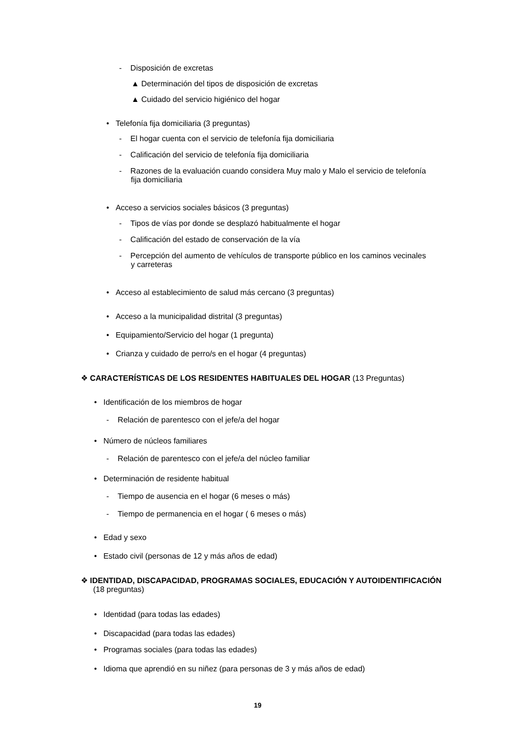- Disposición de excretas
▲ Determinación del tipos de disposición de excretas
▲ Cuidado del servicio higiénico del hogar
• Telefonía fija domiciliaria (3 preguntas)
- El hogar cuenta con el servicio de telefonía fija domiciliaria
- Calificación del servicio de telefonía fija domiciliaria
- Razones de la evaluación cuando considera Muy malo y Malo el servicio de telefonía
fija domiciliaria
• Acceso a servicios sociales básicos (3 preguntas)
- Tipos de vías por donde se desplazó habitualmente el hogar
- Calificación del estado de conservación de la vía
- Percepción del aumento de vehículos de transporte público en los caminos vecinales
y carreteras
• Acceso al establecimiento de salud más cercano (3 preguntas)
• Acceso a la municipalidad distrital (3 preguntas)
• Equipamiento/Servicio del hogar (1 pregunta)
• Crianza y cuidado de perro/s en el hogar (4 preguntas)
❖ CARACTERÍSTICAS DE LOS RESIDENTES HABITUALES DEL HOGAR (13 Preguntas)
• Identificación de los miembros de hogar
- Relación de parentesco con el jefe/a del hogar
• Número de núcleos familiares
- Relación de parentesco con el jefe/a del núcleo familiar
• Determinación de residente habitual
- Tiempo de ausencia en el hogar (6 meses o más)
- Tiempo de permanencia en el hogar ( 6 meses o más)
• Edad y sexo
• Estado civil (personas de 12 y más años de edad)
❖ IDENTIDAD, DISCAPACIDAD, PROGRAMAS SOCIALES, EDUCACIÓN Y AUTOIDENTIFICACIÓN
(18 preguntas)
• Identidad (para todas las edades)
• Discapacidad (para todas las edades)
• Programas sociales (para todas las edades)
• Idioma que aprendió en su niñez (para personas de 3 y más años de edad)
19